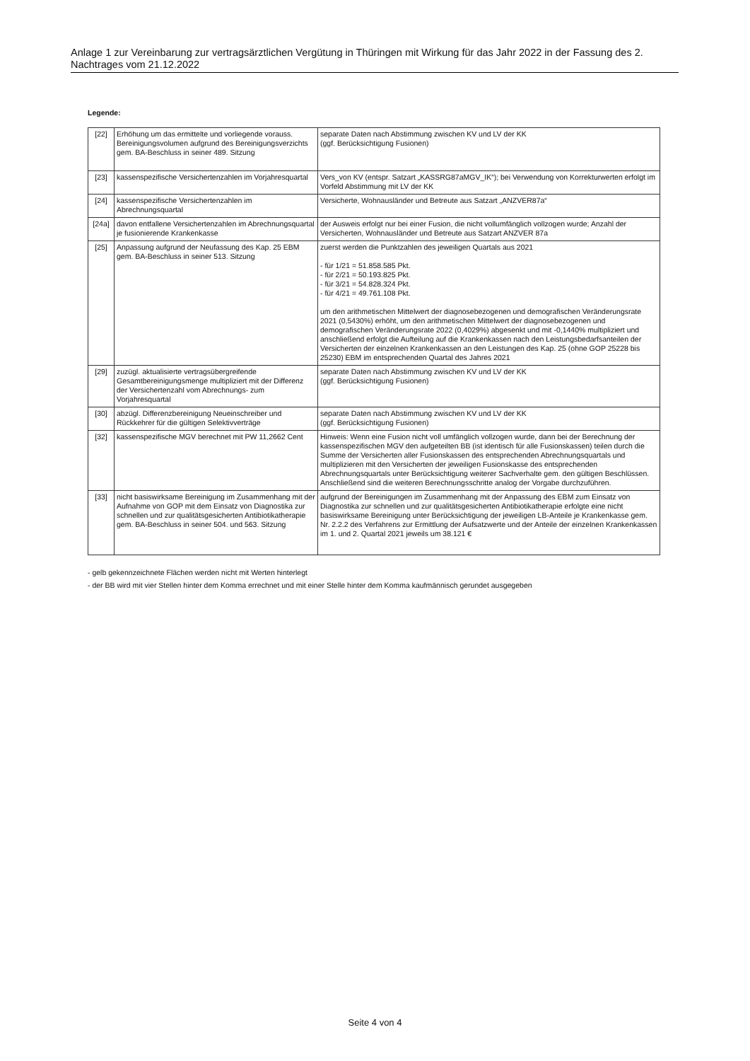Anlage 1 zur Vereinbarung zur vertragsärztlichen Vergütung in Thüringen mit Wirkung für das Jahr 2022 in der Fassung des 2. Nachtrages vom 21.12.2022
Legende:
| [22] | Erhöhung um das ermittelte und vorliegende vorauss. Bereinigungsvolumen aufgrund des Bereinigungsverzichts gem. BA-Beschluss in seiner 489. Sitzung | separate Daten nach Abstimmung zwischen KV und LV der KK (ggf. Berücksichtigung Fusionen) |
| [23] | kassenspezifische Versichertenzahlen im Vorjahresquartal | Vers_von KV (entspr. Satzart „KASSRG87aMGV_IK“); bei Verwendung von Korrekturwerten erfolgt im Vorfeld Abstimmung mit LV der KK |
| [24] | kassenspezifische Versichertenzahlen im Abrechnungsquartal | Versicherte, Wohnausländer und Betreute aus Satzart „ANZVER87a“ |
| [24a] | davon entfallene Versichertenzahlen im Abrechnungsquartal je fusionierende Krankenkasse | der Ausweis erfolgt nur bei einer Fusion, die nicht vollumfänglich vollzogen wurde; Anzahl der Versicherten, Wohnausländer und Betreute aus Satzart ANZVER 87a |
| [25] | Anpassung aufgrund der Neufassung des Kap. 25 EBM gem. BA-Beschluss in seiner 513. Sitzung | zuerst werden die Punktzahlen des jeweiligen Quartals aus 2021 - für 1/21 = 51.858.585 Pkt. - für 2/21 = 50.193.825 Pkt. - für 3/21 = 54.828.324 Pkt. - für 4/21 = 49.761.108 Pkt. um den arithmetischen Mittelwert der diagnosebezogenen und demografischen Veränderungsrate 2021 (0,5430%) erhöht, um den arithmetischen Mittelwert der diagnosebezogenen und demografischen Veränderungsrate 2022 (0,4029%) abgesenkt und mit -0,1440% multipliziert und anschließend erfolgt die Aufteilung auf die Krankenkassen nach den Leistungsbedarfsanteilen der Versicherten der einzelnen Krankenkassen an den Leistungen des Kap. 25 (ohne GOP 25228 bis 25230) EBM im entsprechenden Quartal des Jahres 2021 |
| [29] | zuzügl. aktualisierte vertragsübergreifende Gesamtbereinigungsmenge multipliziert mit der Differenz der Versichertenzahl vom Abrechnungs- zum Vorjahresquartal | separate Daten nach Abstimmung zwischen KV und LV der KK (ggf. Berücksichtigung Fusionen) |
| [30] | abzügl. Differenzbereinigung Neueinschreiber und Rückkehrer für die gültigen Selektivverträge | separate Daten nach Abstimmung zwischen KV und LV der KK (ggf. Berücksichtigung Fusionen) |
| [32] | kassenspezifische MGV berechnet mit PW 11,2662 Cent | Hinweis: Wenn eine Fusion nicht voll umfänglich vollzogen wurde, dann bei der Berechnung der kassenspezifischen MGV den aufgeteilten BB (ist identisch für alle Fusionskassen) teilen durch die Summe der Versicherten aller Fusionskassen des entsprechenden Abrechnungsquartals und multiplizieren mit den Versicherten der jeweiligen Fusionskasse des entsprechenden Abrechnungsquartals unter Berücksichtigung weiterer Sachverhalte gem. den gültigen Beschlüssen. Anschließend sind die weiteren Berechnungsschritte analog der Vorgabe durchzuführen. |
| [33] | nicht basiswirksame Bereinigung im Zusammenhang mit der Aufnahme von GOP mit dem Einsatz von Diagnostika zur schnellen und zur qualitätsgesicherten Antibiotikatherapie gem. BA-Beschluss in seiner 504. und 563. Sitzung | aufgrund der Bereinigungen im Zusammenhang mit der Anpassung des EBM zum Einsatz von Diagnostika zur schnellen und zur qualitätsgesicherten Antibiotikatherapie erfolgte eine nicht basiswirksame Bereinigung unter Berücksichtigung der jeweiligen LB-Anteile je Krankenkasse gem. Nr. 2.2.2 des Verfahrens zur Ermittlung der Aufsatzwerte und der Anteile der einzelnen Krankenkassen im 1. und 2. Quartal 2021 jeweils um 38.121 € |
- gelb gekennzeichnete Flächen werden nicht mit Werten hinterlegt
- der BB wird mit vier Stellen hinter dem Komma errechnet und mit einer Stelle hinter dem Komma kaufmännisch gerundet ausgegeben
Seite 4 von 4